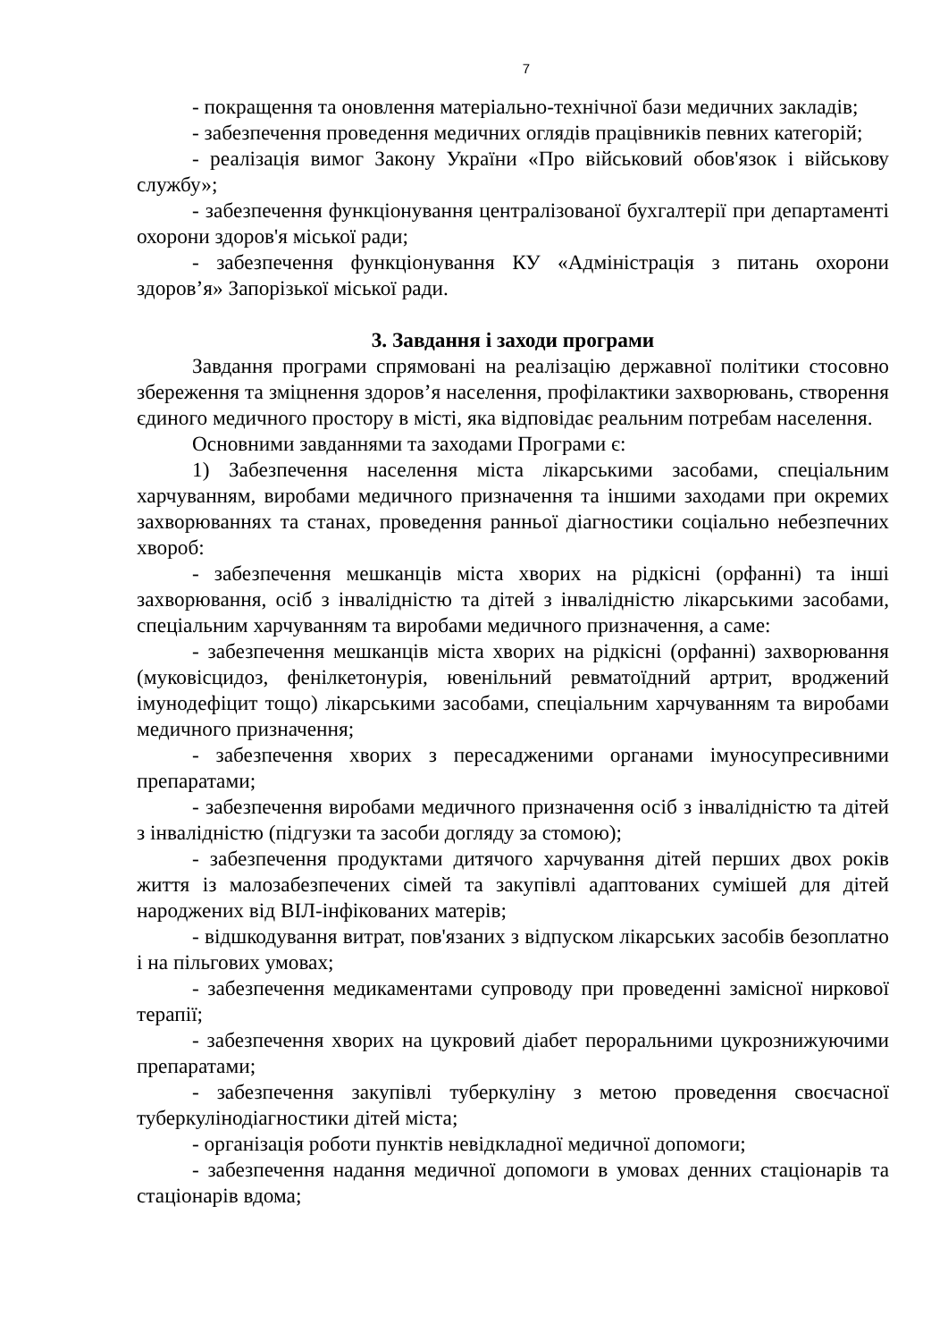7
- покращення та оновлення матеріально-технічної бази медичних закладів;
- забезпечення проведення медичних оглядів працівників певних категорій;
- реалізація вимог Закону України «Про військовий обов'язок і військову службу»;
- забезпечення функціонування централізованої бухгалтерії при департаменті охорони здоров'я міської ради;
- забезпечення функціонування КУ «Адміністрація з питань охорони здоров’я» Запорізької міської ради.
3. Завдання і заходи програми
Завдання програми спрямовані на реалізацію державної політики стосовно збереження та зміцнення здоров’я населення, профілактики захворювань, створення єдиного медичного простору в місті, яка відповідає реальним потребам населення.
Основними завданнями та заходами Програми є:
1) Забезпечення населення міста лікарськими засобами, спеціальним харчуванням, виробами медичного призначення та іншими заходами при окремих захворюваннях та станах, проведення ранньої діагностики соціально небезпечних хвороб:
- забезпечення мешканців міста хворих на рідкісні (орфанні) та інші захворювання, осіб з інвалідністю та дітей з інвалідністю лікарськими засобами, спеціальним харчуванням та виробами медичного призначення, а саме:
- забезпечення мешканців міста хворих на рідкісні (орфанні) захворювання (муковісцидоз, фенілкетонурія, ювенільний ревматоїдний артрит, вроджений імунодефіцит тощо) лікарськими засобами, спеціальним харчуванням та виробами медичного призначення;
- забезпечення хворих з пересадженими органами імуносупресивними препаратами;
- забезпечення виробами медичного призначення осіб з інвалідністю та дітей з інвалідністю (підгузки та засоби догляду за стомою);
- забезпечення продуктами дитячого харчування дітей перших двох років життя із малозабезпечених сімей та закупівлі адаптованих сумішей для дітей народжених від ВІЛ-інфікованих матерів;
- відшкодування витрат, пов'язаних з відпуском лікарських засобів безоплатно і на пільгових умовах;
- забезпечення медикаментами супроводу при проведенні замісної ниркової терапії;
- забезпечення хворих на цукровий діабет пероральними цукрознижуючими препаратами;
- забезпечення закупівлі туберкуліну з метою проведення своєчасної туберкулінодіагностики дітей міста;
- організація роботи пунктів невідкладної медичної допомоги;
- забезпечення надання медичної допомоги в умовах денних стаціонарів та стаціонарів вдома;